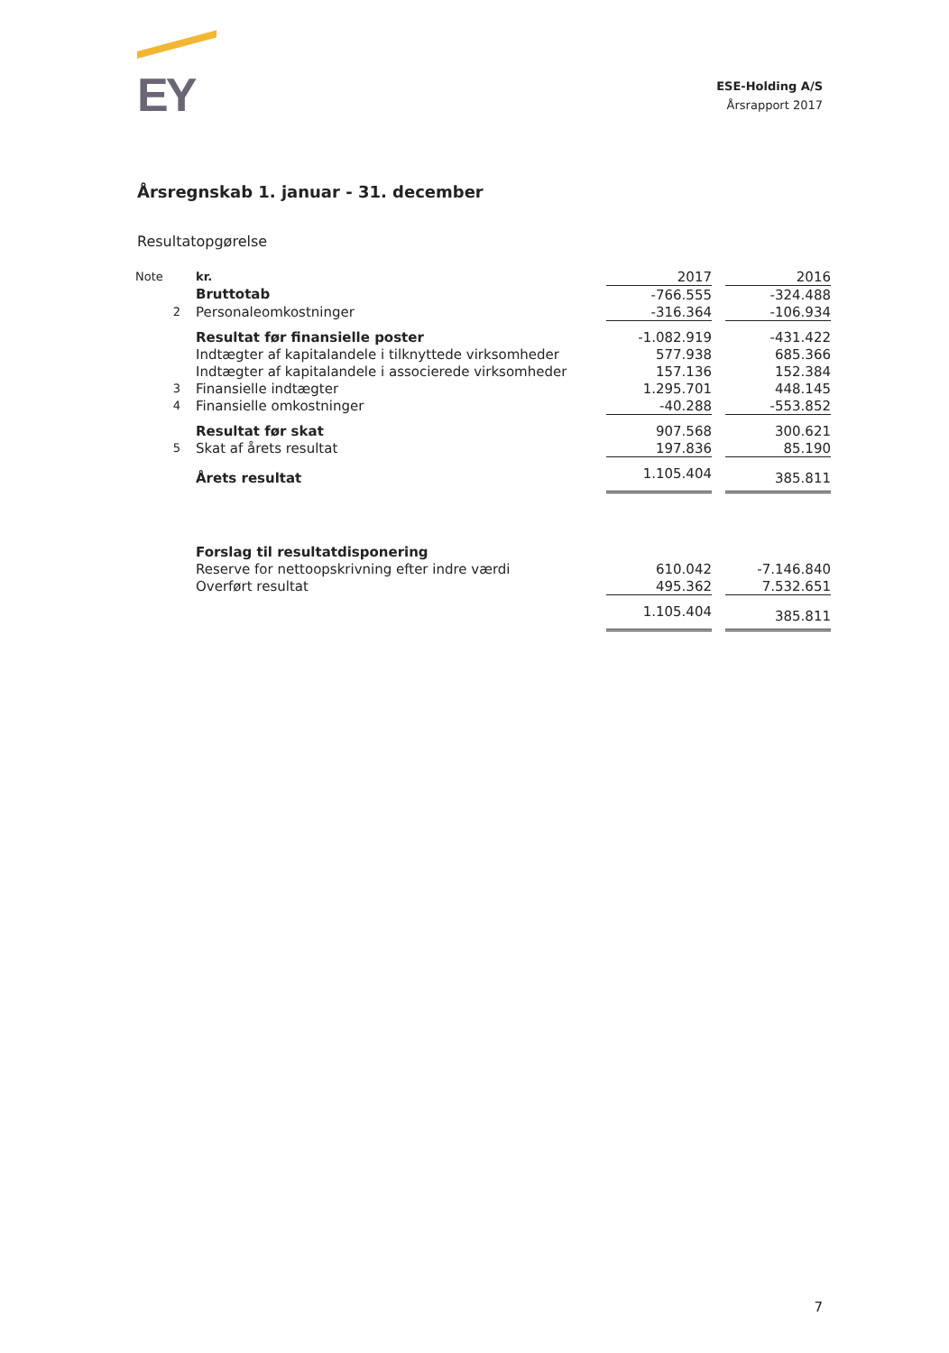EY
ESE-Holding A/S
Årsrapport 2017
Årsregnskab 1. januar - 31. december
Resultatopgørelse
| Note | kr. | 2017 | | 2016 |
| | Bruttotab | -766.555 | | -324.488 |
| 2 | Personaleomkostninger | -316.364 | | -106.934 |
| | Resultat før finansielle poster | -1.082.919 | | -431.422 |
| | Indtægter af kapitalandele i tilknyttede virksomheder | 577.938 | | 685.366 |
| | Indtægter af kapitalandele i associerede virksomheder | 157.136 | | 152.384 |
| 3 | Finansielle indtægter | 1.295.701 | | 448.145 |
| 4 | Finansielle omkostninger | -40.288 | | -553.852 |
| | Resultat før skat | 907.568 | | 300.621 |
| 5 | Skat af årets resultat | 197.836 | | 85.190 |
| | Årets resultat | 1.105.404 | | 385.811 |
| | Forslag til resultatdisponering | | | |
| | Reserve for nettoopskrivning efter indre værdi | 610.042 | | -7.146.840 |
| | Overført resultat | 495.362 | | 7.532.651 |
| | | 1.105.404 | | 385.811 |
7